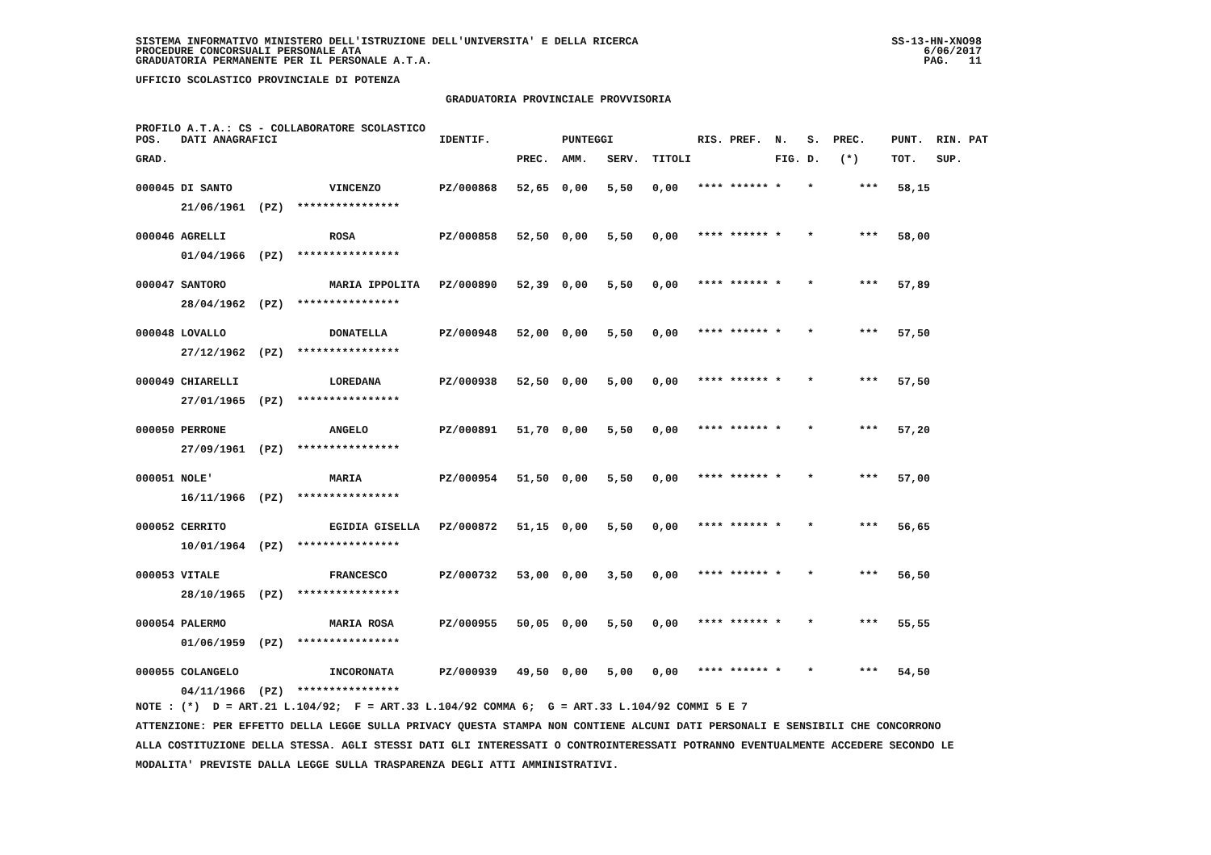SISTEMA INFORMATIVO MINISTERO DELL'ISTRUZIONE DELL'UNIVERSITA' E DELLA RICERCA PROCEDURE CONCORSUALI PERSONALE ATA GRADUATORIA PERMANENTE PER IL PERSONALE A.T.A.
SS-13-HN-XNO98 6/06/2017 PAG. 11
UFFICIO SCOLASTICO PROVINCIALE DI POTENZA
GRADUATORIA PROVINCIALE PROVVISORIA
PROFILO A.T.A.: CS - COLLABORATORE SCOLASTICO
| POS. | DATI ANAGRAFICI | | IDENTIF. | | PUNTEGGI | | | RIS. | PREF. | N. | S. | PREC. | PUNT. | RIN. | PAT |
| --- | --- | --- | --- | --- | --- | --- | --- | --- | --- | --- | --- | --- | --- | --- | --- |
| GRAD. | | | | PREC. | AMM. | SERV. | TITOLI | | | FIG. | D. | (*) | TOT. | SUP. | |
| 000045 | DI SANTO | VINCENZO | PZ/000868 | 52,65 | 0,00 | 5,50 | 0,00 | **** | ****** | * | * | *** | 58,15 | | |
| | 21/06/1961 (PZ) **************** | | | | | | | | | | | | | | |
| 000046 | AGRELLI | ROSA | PZ/000858 | 52,50 | 0,00 | 5,50 | 0,00 | **** | ****** | * | * | *** | 58,00 | | |
| | 01/04/1966 (PZ) **************** | | | | | | | | | | | | | | |
| 000047 | SANTORO | MARIA IPPOLITA | PZ/000890 | 52,39 | 0,00 | 5,50 | 0,00 | **** | ****** | * | * | *** | 57,89 | | |
| | 28/04/1962 (PZ) **************** | | | | | | | | | | | | | | |
| 000048 | LOVALLO | DONATELLA | PZ/000948 | 52,00 | 0,00 | 5,50 | 0,00 | **** | ****** | * | * | *** | 57,50 | | |
| | 27/12/1962 (PZ) **************** | | | | | | | | | | | | | | |
| 000049 | CHIARELLI | LOREDANA | PZ/000938 | 52,50 | 0,00 | 5,00 | 0,00 | **** | ****** | * | * | *** | 57,50 | | |
| | 27/01/1965 (PZ) **************** | | | | | | | | | | | | | | |
| 000050 | PERRONE | ANGELO | PZ/000891 | 51,70 | 0,00 | 5,50 | 0,00 | **** | ****** | * | * | *** | 57,20 | | |
| | 27/09/1961 (PZ) **************** | | | | | | | | | | | | | | |
| 000051 | NOLE' | MARIA | PZ/000954 | 51,50 | 0,00 | 5,50 | 0,00 | **** | ****** | * | * | *** | 57,00 | | |
| | 16/11/1966 (PZ) **************** | | | | | | | | | | | | | | |
| 000052 | CERRITO | EGIDIA GISELLA | PZ/000872 | 51,15 | 0,00 | 5,50 | 0,00 | **** | ****** | * | * | *** | 56,65 | | |
| | 10/01/1964 (PZ) **************** | | | | | | | | | | | | | | |
| 000053 | VITALE | FRANCESCO | PZ/000732 | 53,00 | 0,00 | 3,50 | 0,00 | **** | ****** | * | * | *** | 56,50 | | |
| | 28/10/1965 (PZ) **************** | | | | | | | | | | | | | | |
| 000054 | PALERMO | MARIA ROSA | PZ/000955 | 50,05 | 0,00 | 5,50 | 0,00 | **** | ****** | * | * | *** | 55,55 | | |
| | 01/06/1959 (PZ) **************** | | | | | | | | | | | | | | |
| 000055 | COLANGELO | INCORONATA | PZ/000939 | 49,50 | 0,00 | 5,00 | 0,00 | **** | ****** | * | * | *** | 54,50 | | |
| | 04/11/1966 (PZ) **************** | | | | | | | | | | | | | | |
NOTE : (*) D = ART.21 L.104/92; F = ART.33 L.104/92 COMMA 6; G = ART.33 L.104/92 COMMI 5 E 7 ATTENZIONE: PER EFFETTO DELLA LEGGE SULLA PRIVACY QUESTA STAMPA NON CONTIENE ALCUNI DATI PERSONALI E SENSIBILI CHE CONCORRONO ALLA COSTITUZIONE DELLA STESSA. AGLI STESSI DATI GLI INTERESSATI O CONTROINTERESSATI POTRANNO EVENTUALMENTE ACCEDERE SECONDO LE MODALITA' PREVISTE DALLA LEGGE SULLA TRASPARENZA DEGLI ATTI AMMINISTRATIVI.